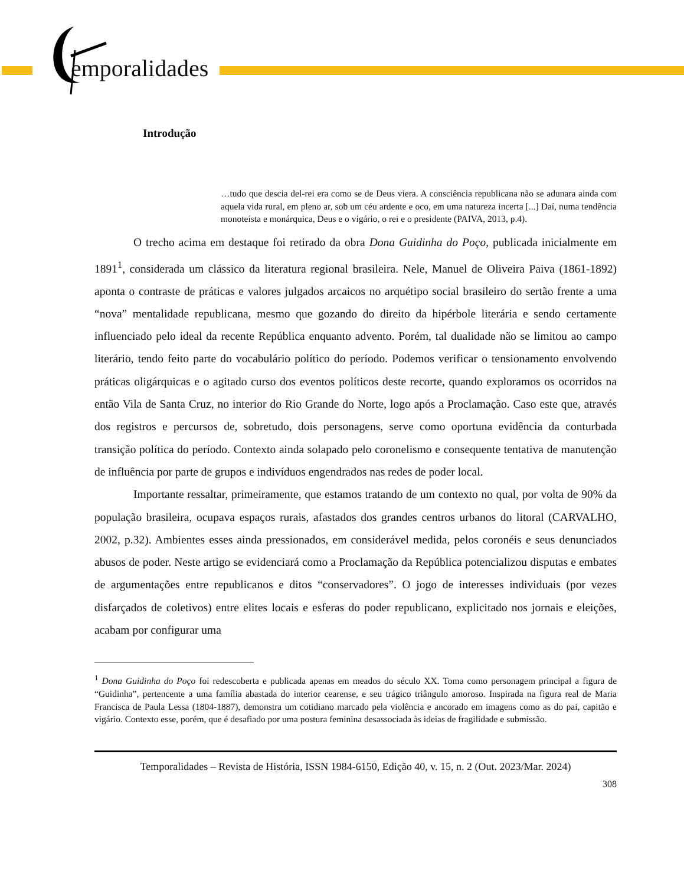emporalidades
Introdução
…tudo que descia del-rei era como se de Deus viera. A consciência republicana não se adunara ainda com aquela vida rural, em pleno ar, sob um céu ardente e oco, em uma natureza incerta [...] Daí, numa tendência monoteísta e monárquica, Deus e o vigário, o rei e o presidente (PAIVA, 2013, p.4).
O trecho acima em destaque foi retirado da obra Dona Guidinha do Poço, publicada inicialmente em 1891<sup>1</sup>, considerada um clássico da literatura regional brasileira. Nele, Manuel de Oliveira Paiva (1861-1892) aponta o contraste de práticas e valores julgados arcaicos no arquétipo social brasileiro do sertão frente a uma “nova” mentalidade republicana, mesmo que gozando do direito da hipérbole literária e sendo certamente influenciado pelo ideal da recente República enquanto advento. Porém, tal dualidade não se limitou ao campo literário, tendo feito parte do vocabulário político do período. Podemos verificar o tensionamento envolvendo práticas oligárquicas e o agitado curso dos eventos políticos deste recorte, quando exploramos os ocorridos na então Vila de Santa Cruz, no interior do Rio Grande do Norte, logo após a Proclamação. Caso este que, através dos registros e percursos de, sobretudo, dois personagens, serve como oportuna evidência da conturbada transição política do período. Contexto ainda solapado pelo coronelismo e consequente tentativa de manutenção de influência por parte de grupos e indivíduos engendrados nas redes de poder local.
Importante ressaltar, primeiramente, que estamos tratando de um contexto no qual, por volta de 90% da população brasileira, ocupava espaços rurais, afastados dos grandes centros urbanos do litoral (CARVALHO, 2002, p.32). Ambientes esses ainda pressionados, em considerável medida, pelos coronéis e seus denunciados abusos de poder. Neste artigo se evidenciará como a Proclamação da República potencializou disputas e embates de argumentações entre republicanos e ditos “conservadores”. O jogo de interesses individuais (por vezes disfarçados de coletivos) entre elites locais e esferas do poder republicano, explicitado nos jornais e eleições, acabam por configurar uma
<sup>1</sup> Dona Guidinha do Poço foi redescoberta e publicada apenas em meados do século XX. Toma como personagem principal a figura de “Guidinha”, pertencente a uma família abastada do interior cearense, e seu trágico triângulo amoroso. Inspirada na figura real de Maria Francisca de Paula Lessa (1804-1887), demonstra um cotidiano marcado pela violência e ancorado em imagens como as do pai, capitão e vigário. Contexto esse, porém, que é desafiado por uma postura feminina desassociada às ideias de fragilidade e submissão.
Temporalidades – Revista de História, ISSN 1984-6150, Edição 40, v. 15, n. 2 (Out. 2023/Mar. 2024)
308